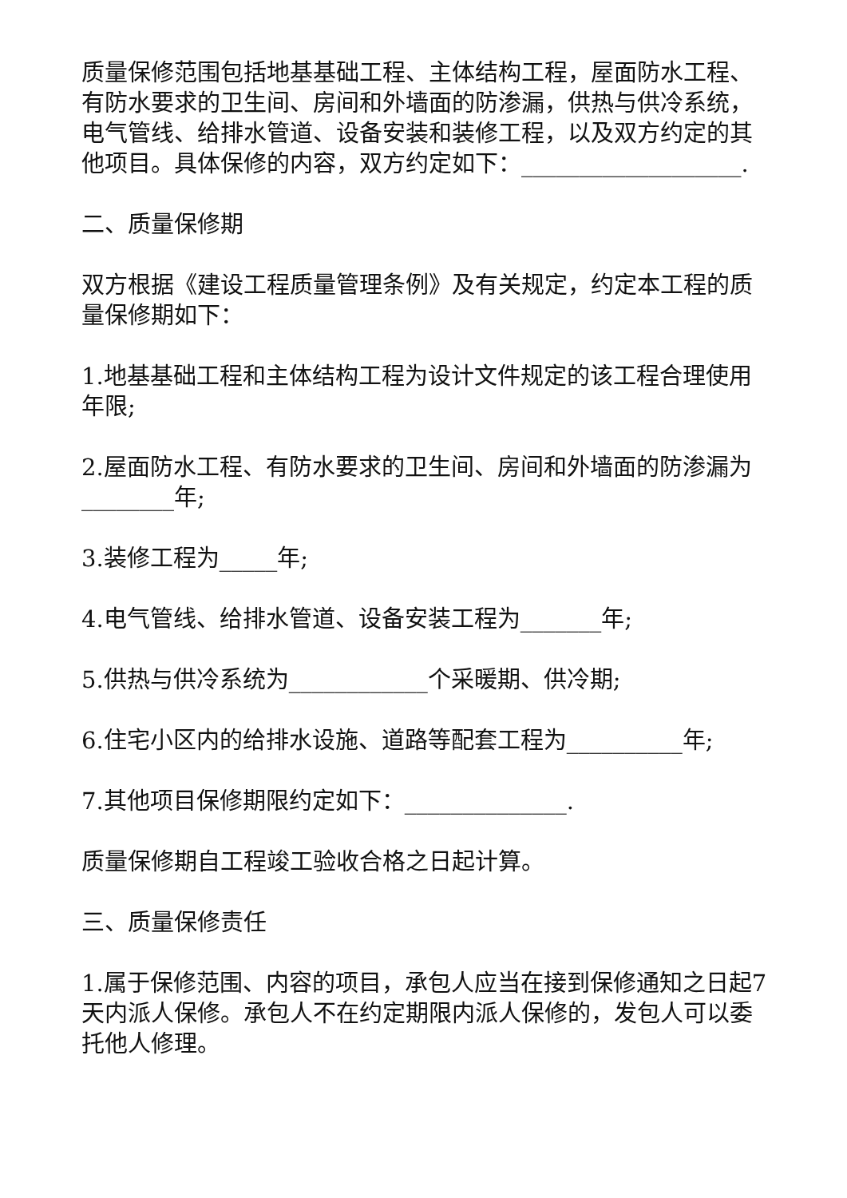质量保修范围包括地基基础工程、主体结构工程，屋面防水工程、有防水要求的卫生间、房间和外墙面的防渗漏，供热与供冷系统，电气管线、给排水管道、设备安装和装修工程，以及双方约定的其他项目。具体保修的内容，双方约定如下：___________________.
二、质量保修期
双方根据《建设工程质量管理条例》及有关规定，约定本工程的质量保修期如下：
1.地基基础工程和主体结构工程为设计文件规定的该工程合理使用年限;
2.屋面防水工程、有防水要求的卫生间、房间和外墙面的防渗漏为________年;
3.装修工程为_____年;
4.电气管线、给排水管道、设备安装工程为_______年;
5.供热与供冷系统为____________个采暖期、供冷期;
6.住宅小区内的给排水设施、道路等配套工程为__________年;
7.其他项目保修期限约定如下：______________.
质量保修期自工程竣工验收合格之日起计算。
三、质量保修责任
1.属于保修范围、内容的项目，承包人应当在接到保修通知之日起7天内派人保修。承包人不在约定期限内派人保修的，发包人可以委托他人修理。